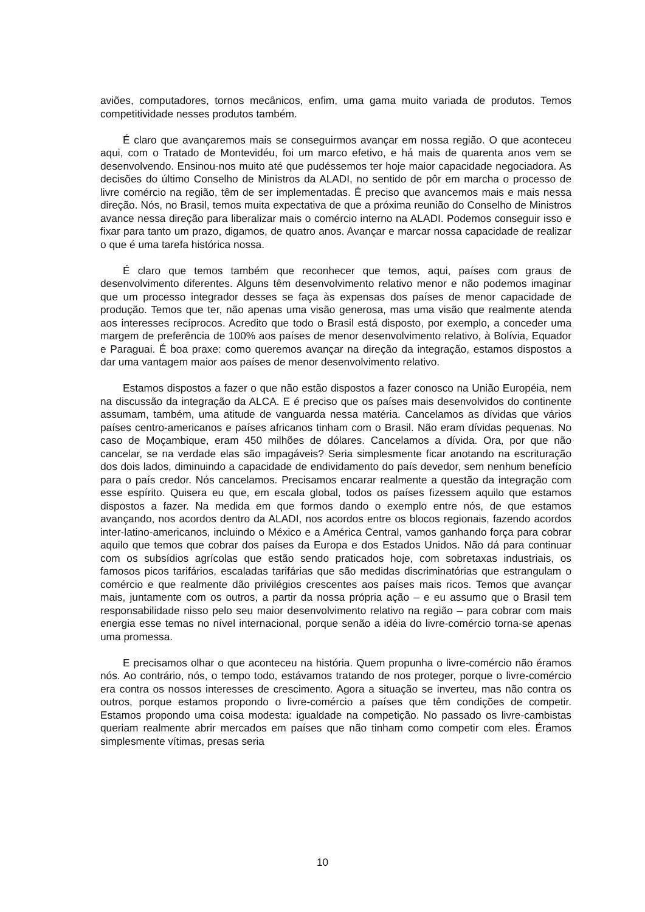aviões, computadores, tornos mecânicos, enfim, uma gama muito variada de produtos. Temos competitividade nesses produtos também.
É claro que avançaremos mais se conseguirmos avançar em nossa região. O que aconteceu aqui, com o Tratado de Montevidéu, foi um marco efetivo, e há mais de quarenta anos vem se desenvolvendo. Ensinou-nos muito até que pudéssemos ter hoje maior capacidade negociadora. As decisões do último Conselho de Ministros da ALADI, no sentido de pôr em marcha o processo de livre comércio na região, têm de ser implementadas. É preciso que avancemos mais e mais nessa direção. Nós, no Brasil, temos muita expectativa de que a próxima reunião do Conselho de Ministros avance nessa direção para liberalizar mais o comércio interno na ALADI. Podemos conseguir isso e fixar para tanto um prazo, digamos, de quatro anos. Avançar e marcar nossa capacidade de realizar o que é uma tarefa histórica nossa.
É claro que temos também que reconhecer que temos, aqui, países com graus de desenvolvimento diferentes. Alguns têm desenvolvimento relativo menor e não podemos imaginar que um processo integrador desses se faça às expensas dos países de menor capacidade de produção. Temos que ter, não apenas uma visão generosa, mas uma visão que realmente atenda aos interesses recíprocos. Acredito que todo o Brasil está disposto, por exemplo, a conceder uma margem de preferência de 100% aos países de menor desenvolvimento relativo, à Bolívia, Equador e Paraguai. É boa praxe: como queremos avançar na direção da integração, estamos dispostos a dar uma vantagem maior aos países de menor desenvolvimento relativo.
Estamos dispostos a fazer o que não estão dispostos a fazer conosco na União Européia, nem na discussão da integração da ALCA. E é preciso que os países mais desenvolvidos do continente assumam, também, uma atitude de vanguarda nessa matéria. Cancelamos as dívidas que vários países centro-americanos e países africanos tinham com o Brasil. Não eram dívidas pequenas. No caso de Moçambique, eram 450 milhões de dólares. Cancelamos a dívida. Ora, por que não cancelar, se na verdade elas são impagáveis? Seria simplesmente ficar anotando na escrituração dos dois lados, diminuindo a capacidade de endividamento do país devedor, sem nenhum benefício para o país credor. Nós cancelamos. Precisamos encarar realmente a questão da integração com esse espírito. Quisera eu que, em escala global, todos os países fizessem aquilo que estamos dispostos a fazer. Na medida em que formos dando o exemplo entre nós, de que estamos avançando, nos acordos dentro da ALADI, nos acordos entre os blocos regionais, fazendo acordos inter-latino-americanos, incluindo o México e a América Central, vamos ganhando força para cobrar aquilo que temos que cobrar dos países da Europa e dos Estados Unidos. Não dá para continuar com os subsídios agrícolas que estão sendo praticados hoje, com sobretaxas industriais, os famosos picos tarifários, escaladas tarifárias que são medidas discriminatórias que estrangulam o comércio e que realmente dão privilégios crescentes aos países mais ricos. Temos que avançar mais, juntamente com os outros, a partir da nossa própria ação – e eu assumo que o Brasil tem responsabilidade nisso pelo seu maior desenvolvimento relativo na região – para cobrar com mais energia esse temas no nível internacional, porque senão a idéia do livre-comércio torna-se apenas uma promessa.
E precisamos olhar o que aconteceu na história. Quem propunha o livre-comércio não éramos nós. Ao contrário, nós, o tempo todo, estávamos tratando de nos proteger, porque o livre-comércio era contra os nossos interesses de crescimento. Agora a situação se inverteu, mas não contra os outros, porque estamos propondo o livre-comércio a países que têm condições de competir. Estamos propondo uma coisa modesta: igualdade na competição. No passado os livre-cambistas queriam realmente abrir mercados em países que não tinham como competir com eles. Éramos simplesmente vítimas, presas seria
10